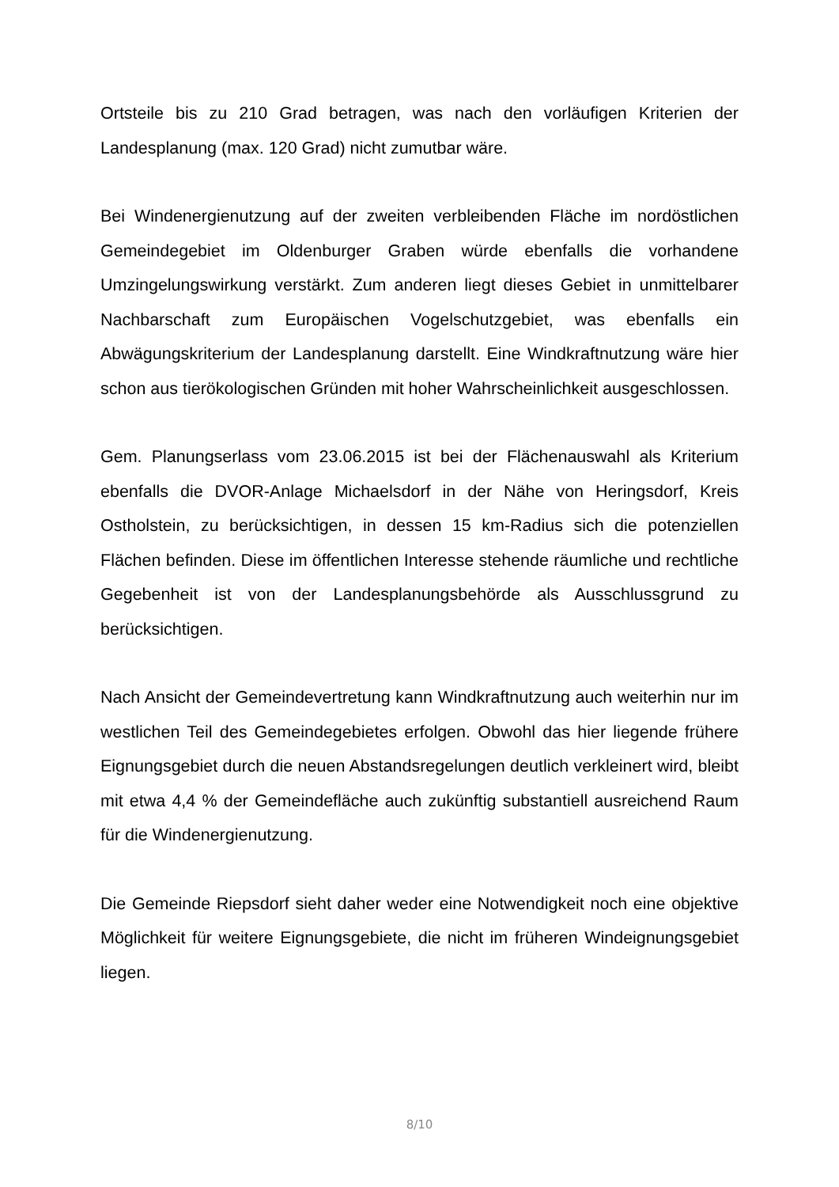Ortsteile bis zu 210 Grad betragen, was nach den vorläufigen Kriterien der Landesplanung (max. 120 Grad) nicht zumutbar wäre.
Bei Windenergienutzung auf der zweiten verbleibenden Fläche im nordöstlichen Gemeindegebiet im Oldenburger Graben würde ebenfalls die vorhandene Umzingelungswirkung verstärkt. Zum anderen liegt dieses Gebiet in unmittelbarer Nachbarschaft zum Europäischen Vogelschutzgebiet, was ebenfalls ein Abwägungskriterium der Landesplanung darstellt. Eine Windkraftnutzung wäre hier schon aus tierökologischen Gründen mit hoher Wahrscheinlichkeit ausgeschlossen.
Gem. Planungserlass vom 23.06.2015 ist bei der Flächenauswahl als Kriterium ebenfalls die DVOR-Anlage Michaelsdorf in der Nähe von Heringsdorf, Kreis Ostholstein, zu berücksichtigen, in dessen 15 km-Radius sich die potenziellen Flächen befinden. Diese im öffentlichen Interesse stehende räumliche und rechtliche Gegebenheit ist von der Landesplanungsbehörde als Ausschlussgrund zu berücksichtigen.
Nach Ansicht der Gemeindevertretung kann Windkraftnutzung auch weiterhin nur im westlichen Teil des Gemeindegebietes erfolgen. Obwohl das hier liegende frühere Eignungsgebiet durch die neuen Abstandsregelungen deutlich verkleinert wird, bleibt mit etwa 4,4 % der Gemeindefläche auch zukünftig substantiell ausreichend Raum für die Windenergienutzung.
Die Gemeinde Riepsdorf sieht daher weder eine Notwendigkeit noch eine objektive Möglichkeit für weitere Eignungsgebiete, die nicht im früheren Windeignungsgebiet liegen.
8/10